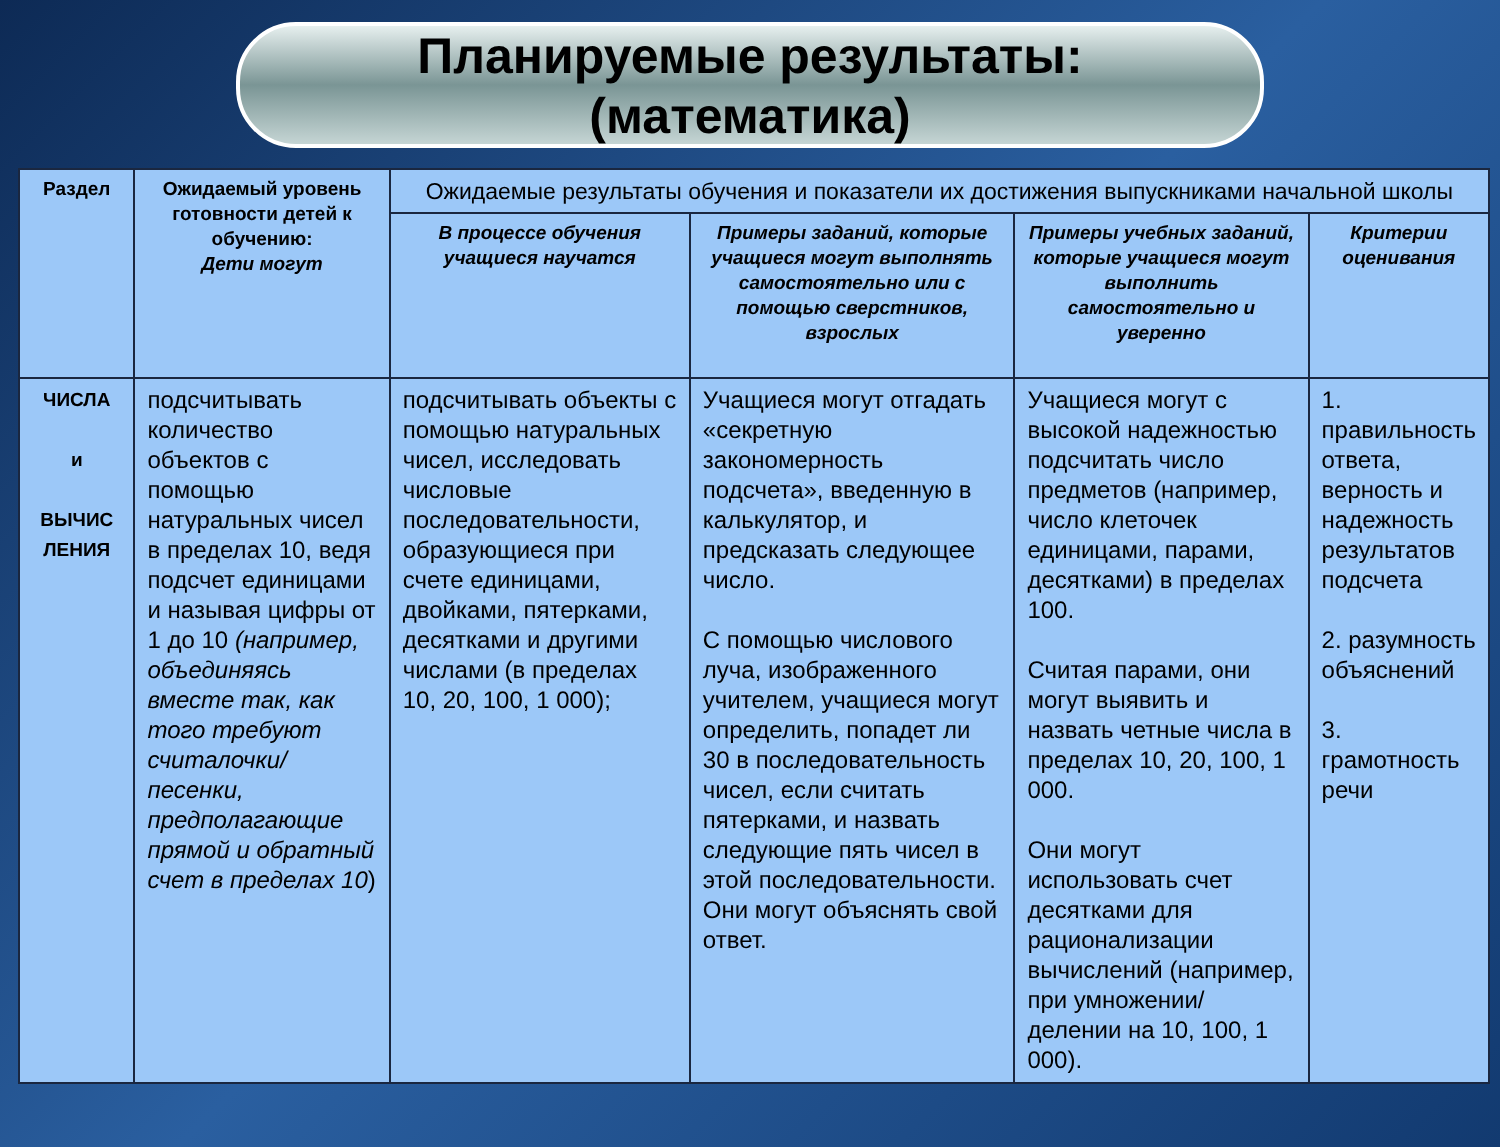Планируемые результаты:
(математика)
| Раздел | Ожидаемый уровень готовности детей к обучению: Дети могут | Ожидаемые результаты обучения и показатели их достижения выпускниками начальной школы | | | |
| --- | --- | --- | --- | --- | --- |
| | | В процессе обучения учащиеся научатся | Примеры заданий, которые учащиеся могут выполнять самостоятельно или с помощью сверстников, взрослых | Примеры учебных заданий, которые учащиеся могут выполнить самостоятельно и уверенно | Критерии оценивания |
| ЧИСЛА и ВЫЧИС ЛЕНИЯ | подсчитывать количество объектов с помощью натуральных чисел в пределах 10, ведя подсчет единицами и называя цифры от 1 до 10 (например, объединяясь вместе так, как того требуют считалочки/песенки, предполагающие прямой и обратный счет в пределах 10 ) | подсчитывать объекты с помощью натуральных чисел, исследовать числовые последовательности, образующиеся при счете единицами, двойками, пятерками, десятками и другими числами (в пределах 10, 20, 100, 1 000); | Учащиеся могут отгадать «секретную закономерность подсчета», введенную в калькулятор, и предсказать следующее число. С помощью числового луча, изображенного учителем, учащиеся могут определить, попадет ли 30 в последовательность чисел, если считать пятерками, и назвать следующие пять чисел в этой последовательности. Они могут объяснять свой ответ. | Учащиеся могут с высокой надежностью подсчитать число предметов (например, число клеточек единицами, парами, десятками) в пределах 100. Считая парами, они могут выявить и назвать четные числа в пределах 10, 20, 100, 1 000. Они могут использовать счет десятками для рационализации вычислений (например, при умножении/делении на 10, 100, 1 000). | 1. правильность ответа, верность и надежность результатов подсчета 2. разумность объяснений 3. грамотность речи |